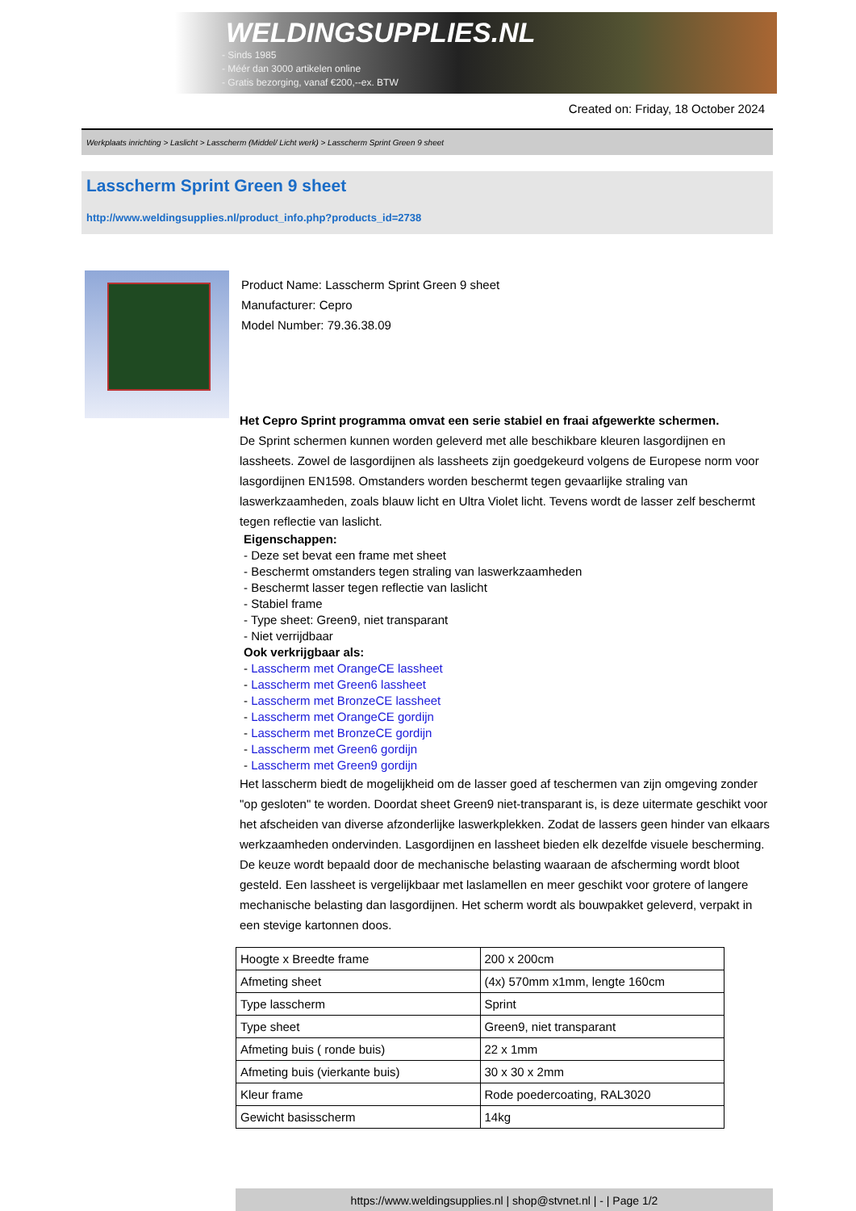WELDINGSUPPLIES.NL
- Sinds 1985
- Méér dan 3000 artikelen online
- Gratis bezorging, vanaf €200,--ex. BTW
Created on: Friday, 18 October 2024
Werkplaats inrichting > Laslicht > Lasscherm (Middel/ Licht werk) > Lasscherm Sprint Green 9 sheet
Lasscherm Sprint Green 9 sheet
http://www.weldingsupplies.nl/product_info.php?products_id=2738
Product Name: Lasscherm Sprint Green 9 sheet
Manufacturer: Cepro
Model Number: 79.36.38.09
Het Cepro Sprint programma omvat een serie stabiel en fraai afgewerkte schermen.
De Sprint schermen kunnen worden geleverd met alle beschikbare kleuren lasgordijnen en lassheets. Zowel de lasgordijnen als lassheets zijn goedgekeurd volgens de Europese norm voor lasgordijnen EN1598. Omstanders worden beschermt tegen gevaarlijke straling van laswerkzaamheden, zoals blauw licht en Ultra Violet licht. Tevens wordt de lasser zelf beschermt tegen reflectie van laslicht.
Eigenschappen:
- Deze set bevat een frame met sheet
- Beschermt omstanders tegen straling van laswerkzaamheden
- Beschermt lasser tegen reflectie van laslicht
- Stabiel frame
- Type sheet: Green9, niet transparant
- Niet verrijdbaar
Ook verkrijgbaar als:
- Lasscherm met OrangeCE lassheet
- Lasscherm met Green6 lassheet
- Lasscherm met BronzeCE lassheet
- Lasscherm met OrangeCE gordijn
- Lasscherm met BronzeCE gordijn
- Lasscherm met Green6 gordijn
- Lasscherm met Green9 gordijn
Het lasscherm biedt de mogelijkheid om de lasser goed af teschermen van zijn omgeving zonder "op gesloten" te worden. Doordat sheet Green9 niet-transparant is, is deze uitermate geschikt voor het afscheiden van diverse afzonderlijke laswerkplekken. Zodat de lassers geen hinder van elkaars werkzaamheden ondervinden. Lasgordijnen en lassheet bieden elk dezelfde visuele bescherming. De keuze wordt bepaald door de mechanische belasting waaraan de afscherming wordt bloot gesteld. Een lassheet is vergelijkbaar met laslamellen en meer geschikt voor grotere of langere mechanische belasting dan lasgordijnen. Het scherm wordt als bouwpakket geleverd, verpakt in een stevige kartonnen doos.
| Hoogte x Breedte frame | 200 x 200cm |
| Afmeting sheet | (4x) 570mm x1mm, lengte 160cm |
| Type lasscherm | Sprint |
| Type sheet | Green9, niet transparant |
| Afmeting buis ( ronde buis) | 22 x 1mm |
| Afmeting buis (vierkante buis) | 30 x 30 x 2mm |
| Kleur frame | Rode poedercoating, RAL3020 |
| Gewicht basisscherm | 14kg |
https://www.weldingsupplies.nl | shop@stvnet.nl | - | Page 1/2